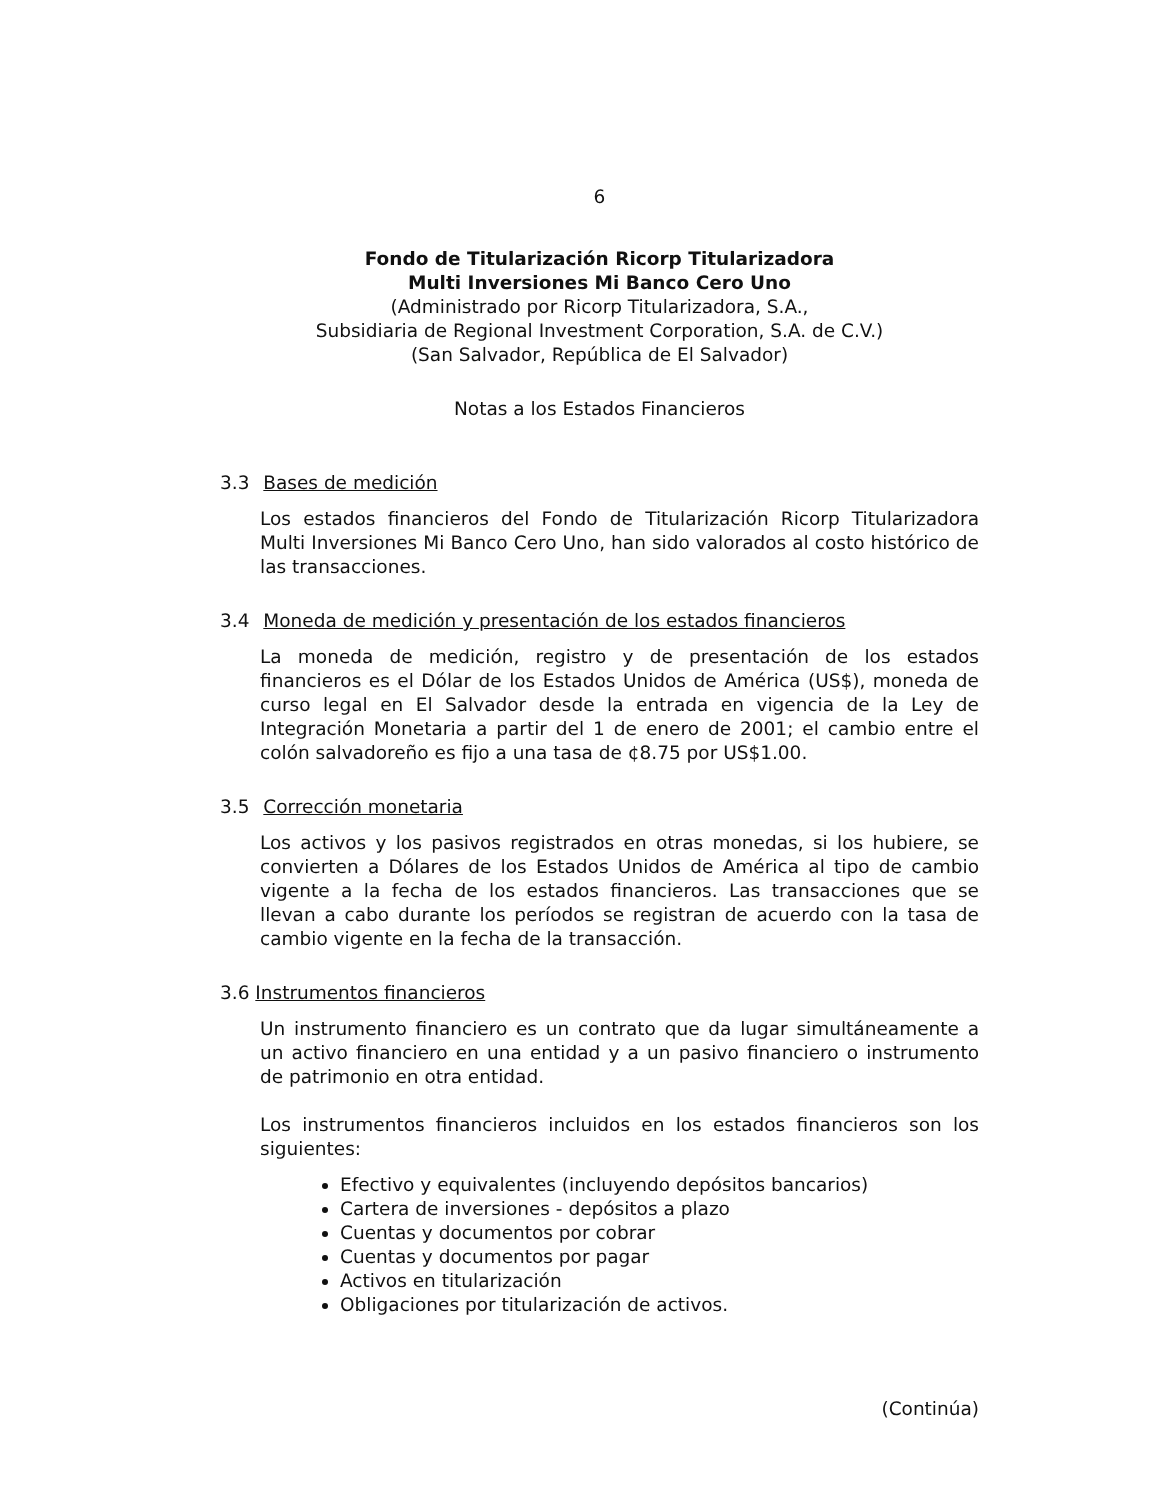6
Fondo de Titularización Ricorp Titularizadora
Multi Inversiones Mi Banco Cero Uno
(Administrado por Ricorp Titularizadora, S.A.,
Subsidiaria de Regional Investment Corporation, S.A. de C.V.)
(San Salvador, República de El Salvador)
Notas a los Estados Financieros
3.3 Bases de medición
Los estados financieros del Fondo de Titularización Ricorp Titularizadora Multi Inversiones Mi Banco Cero Uno, han sido valorados al costo histórico de las transacciones.
3.4 Moneda de medición y presentación de los estados financieros
La moneda de medición, registro y de presentación de los estados financieros es el Dólar de los Estados Unidos de América (US$), moneda de curso legal en El Salvador desde la entrada en vigencia de la Ley de Integración Monetaria a partir del 1 de enero de 2001; el cambio entre el colón salvadoreño es fijo a una tasa de ¢8.75 por US$1.00.
3.5 Corrección monetaria
Los activos y los pasivos registrados en otras monedas, si los hubiere, se convierten a Dólares de los Estados Unidos de América al tipo de cambio vigente a la fecha de los estados financieros. Las transacciones que se llevan a cabo durante los períodos se registran de acuerdo con la tasa de cambio vigente en la fecha de la transacción.
3.6 Instrumentos financieros
Un instrumento financiero es un contrato que da lugar simultáneamente a un activo financiero en una entidad y a un pasivo financiero o instrumento de patrimonio en otra entidad.
Los instrumentos financieros incluidos en los estados financieros son los siguientes:
Efectivo y equivalentes (incluyendo depósitos bancarios)
Cartera de inversiones - depósitos a plazo
Cuentas y documentos por cobrar
Cuentas y documentos por pagar
Activos en titularización
Obligaciones por titularización de activos.
(Continúa)